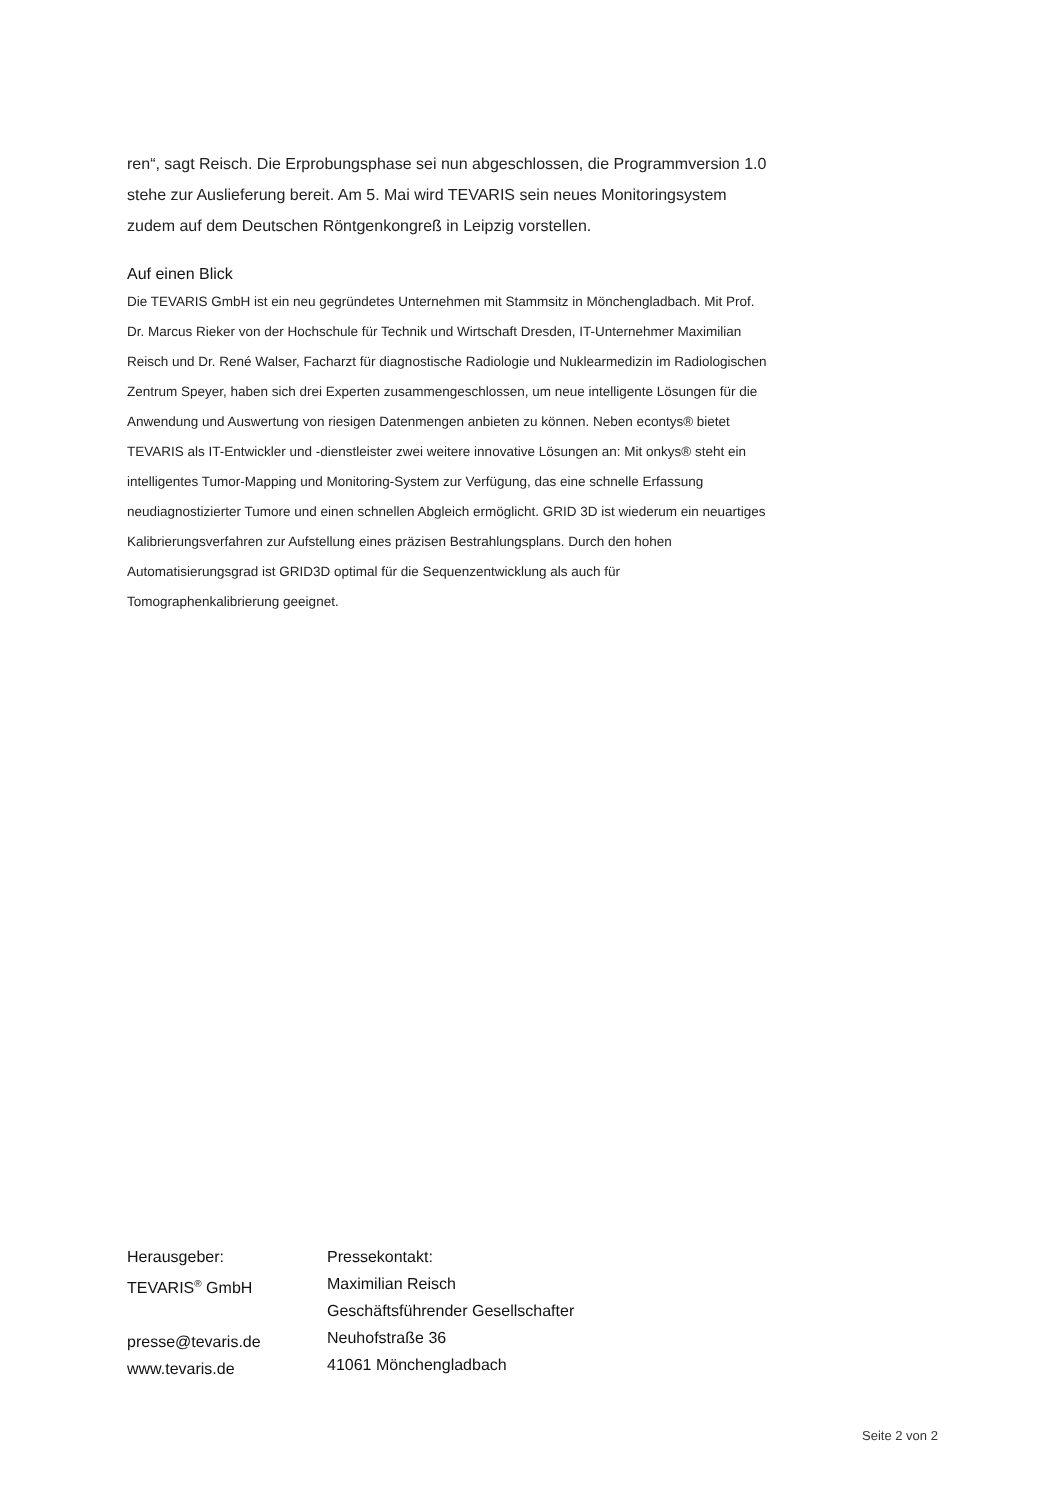ren“, sagt Reisch. Die Erprobungsphase sei nun abgeschlossen, die Programmversion 1.0 stehe zur Auslieferung bereit. Am 5. Mai wird TEVARIS sein neues Monitoringsystem zudem auf dem Deutschen Röntgenkongreß in Leipzig vorstellen.
Auf einen Blick
Die TEVARIS GmbH ist ein neu gegründetes Unternehmen mit Stammsitz in Mönchengladbach. Mit Prof. Dr. Marcus Rieker von der Hochschule für Technik und Wirtschaft Dresden, IT-Unternehmer Maximilian Reisch und Dr. René Walser, Facharzt für diagnostische Radiologie und Nuklearmedizin im Radiologischen Zentrum Speyer, haben sich drei Experten zusammengeschlossen, um neue intelligente Lösungen für die Anwendung und Auswertung von riesigen Datenmengen anbieten zu können. Neben econtys® bietet TEVARIS als IT-Entwickler und -dienstleister zwei weitere innovative Lösungen an: Mit onkys® steht ein intelligentes Tumor-Mapping und Monitoring-System zur Verfügung, das eine schnelle Erfassung neudiagnostizierter Tumore und einen schnellen Abgleich ermöglicht. GRID 3D ist wiederum ein neuartiges Kalibrierungsverfahren zur Aufstellung eines präzisen Bestrahlungsplans. Durch den hohen Automatisierungsgrad ist GRID3D optimal für die Sequenzentwicklung als auch für Tomographenkalibrierung geeignet.
Herausgeber:
TEVARIS<sup>®</sup> GmbH
presse@tevaris.de
www.tevaris.de
Pressekontakt:
Maximilian Reisch
Geschäftsführender Gesellschafter
Neuhofstraße 36
41061 Mönchengladbach
Seite 2 von 2